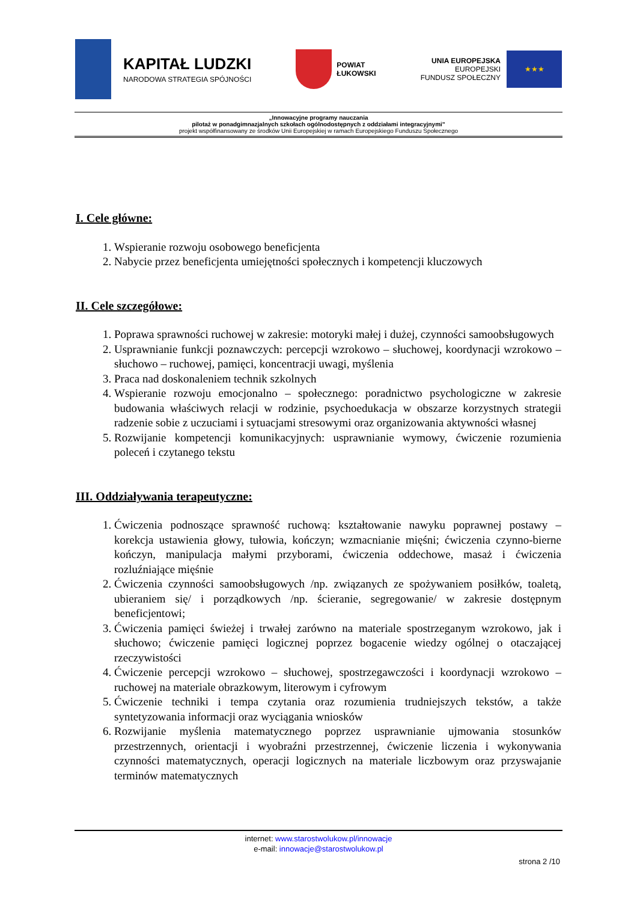KAPITAŁ LUDZKI
NARODOWA STRATEGIA SPÓJNOŚCI
POWIAT
ŁUKOWSKI
UNIA EUROPEJSKA
EUROPEJSKI
FUNDUSZ SPOŁECZNY
★★★
„Innowacyjne programy nauczania
pilotaż w ponadgimnazjalnych szkołach ogólnodostępnych z oddziałami integracyjnymi”
projekt współfinansowany ze środków Unii Europejskiej w ramach Europejskiego Funduszu Społecznego
I. Cele główne:
1. Wspieranie rozwoju osobowego beneficjenta
2. Nabycie przez beneficjenta umiejętności społecznych i kompetencji kluczowych
II. Cele szczegółowe:
1. Poprawa sprawności ruchowej w zakresie: motoryki małej i dużej, czynności samoobsługowych
2. Usprawnianie funkcji poznawczych: percepcji wzrokowo – słuchowej, koordynacji wzrokowo – słuchowo – ruchowej, pamięci, koncentracji uwagi, myślenia
3. Praca nad doskonaleniem technik szkolnych
4. Wspieranie rozwoju emocjonalno – społecznego: poradnictwo psychologiczne w zakresie budowania właściwych relacji w rodzinie, psychoedukacja w obszarze korzystnych strategii radzenie sobie z uczuciami i sytuacjami stresowymi oraz organizowania aktywności własnej
5. Rozwijanie kompetencji komunikacyjnych: usprawnianie wymowy, ćwiczenie rozumienia poleceń i czytanego tekstu
III. Oddziaływania terapeutyczne:
1. Ćwiczenia podnoszące sprawność ruchową: kształtowanie nawyku poprawnej postawy – korekcja ustawienia głowy, tułowia, kończyn; wzmacnianie mięśni; ćwiczenia czynno-bierne kończyn, manipulacja małymi przyborami, ćwiczenia oddechowe, masaż i ćwiczenia rozluźniające mięśnie
2. Ćwiczenia czynności samoobsługowych /np. związanych ze spożywaniem posiłków, toaletą, ubieraniem się/ i porządkowych /np. ścieranie, segregowanie/ w zakresie dostępnym beneficjentowi;
3. Ćwiczenia pamięci świeżej i trwałej zarówno na materiale spostrzeganym wzrokowo, jak i słuchowo; ćwiczenie pamięci logicznej poprzez bogacenie wiedzy ogólnej o otaczającej rzeczywistości
4. Ćwiczenie percepcji wzrokowo – słuchowej, spostrzegawczości i koordynacji wzrokowo – ruchowej na materiale obrazkowym, literowym i cyfrowym
5. Ćwiczenie techniki i tempa czytania oraz rozumienia trudniejszych tekstów, a także syntetyzowania informacji oraz wyciągania wniosków
6. Rozwijanie myślenia matematycznego poprzez usprawnianie ujmowania stosunków przestrzennych, orientacji i wyobraźni przestrzennej, ćwiczenie liczenia i wykonywania czynności matematycznych, operacji logicznych na materiale liczbowym oraz przyswajanie terminów matematycznych
internet: www.starostwolukow.pl/innowacje
e-mail: innowacje@starostwolukow.pl
strona 2 /10